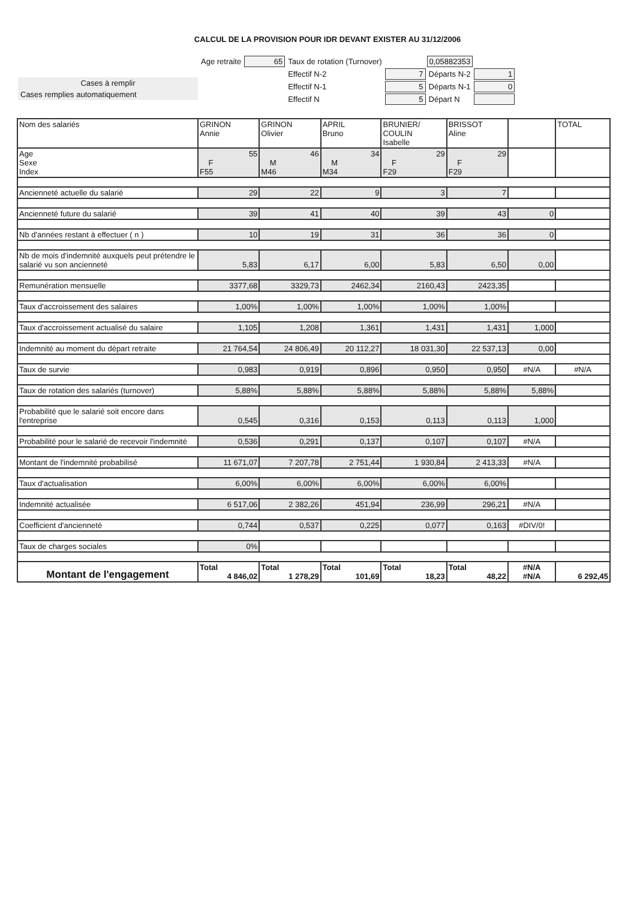CALCUL DE LA PROVISION POUR IDR DEVANT EXISTER AU 31/12/2006
Cases à remplir
Cases remplies automatiquement
| Age retraite | 65 | Taux de rotation (Turnover) | | 0,05882353 | |
| | | Effectif N-2 | 7 | Départs N-2 | 1 |
| | | Effectif N-1 | 5 | Départs N-1 | 0 |
| | | Effectif N | 5 | Départ N | |
| Nom des salariés | GRINON Annie | GRINON Olivier | APRIL Bruno | BRUNIER/ COULIN Isabelle | BRISSOT Aline | | TOTAL |
| --- | --- | --- | --- | --- | --- | --- | --- |
| Age Sexe Index | 55 F F55 | 46 M M46 | 34 M M34 | 29 F F29 | 29 F F29 | | |
| Ancienneté actuelle du salarié | 29 | 22 | 9 | 3 | 7 | | |
| Ancienneté future du salarié | 39 | 41 | 40 | 39 | 43 | 0 | |
| Nb d'années restant à effectuer ( n ) | 10 | 19 | 31 | 36 | 36 | 0 | |
| Nb de mois d'indemnité auxquels peut prétendre le salarié vu son ancienneté | 5,83 | 6,17 | 6,00 | 5,83 | 6,50 | 0,00 | |
| Remunération mensuelle | 3377,68 | 3329,73 | 2462,34 | 2160,43 | 2423,35 | | |
| Taux d'accroissement des salaires | 1,00% | 1,00% | 1,00% | 1,00% | 1,00% | | |
| Taux d'accroissement actualisé du salaire | 1,105 | 1,208 | 1,361 | 1,431 | 1,431 | 1,000 | |
| Indemnité au moment du départ retraite | 21 764,54 | 24 806,49 | 20 112,27 | 18 031,30 | 22 537,13 | 0,00 | |
| Taux de survie | 0,983 | 0,919 | 0,896 | 0,950 | 0,950 | #N/A | #N/A |
| Taux de rotation des salariés (turnover) | 5,88% | 5,88% | 5,88% | 5,88% | 5,88% | 5,88% | |
| Probabilité que le salarié soit encore dans l'entreprise | 0,545 | 0,316 | 0,153 | 0,113 | 0,113 | 1,000 | |
| Probabilité pour le salarié de recevoir l'indemnité | 0,536 | 0,291 | 0,137 | 0,107 | 0,107 | #N/A | |
| Montant de l'indemnité probabilisé | 11 671,07 | 7 207,78 | 2 751,44 | 1 930,84 | 2 413,33 | #N/A | |
| Taux d'actualisation | 6,00% | 6,00% | 6,00% | 6,00% | 6,00% | | |
| Indemnité actualisée | 6 517,06 | 2 382,26 | 451,94 | 236,99 | 296,21 | #N/A | |
| Coefficient d'ancienneté | 0,744 | 0,537 | 0,225 | 0,077 | 0,163 | #DIV/0! | |
| Taux de charges sociales | 0% | | | | | | |
| Montant de l'engagement | Total 4 846,02 | Total 1 278,29 | Total 101,69 | Total 18,23 | Total 48,22 | #N/A #N/A | 6 292,45 |